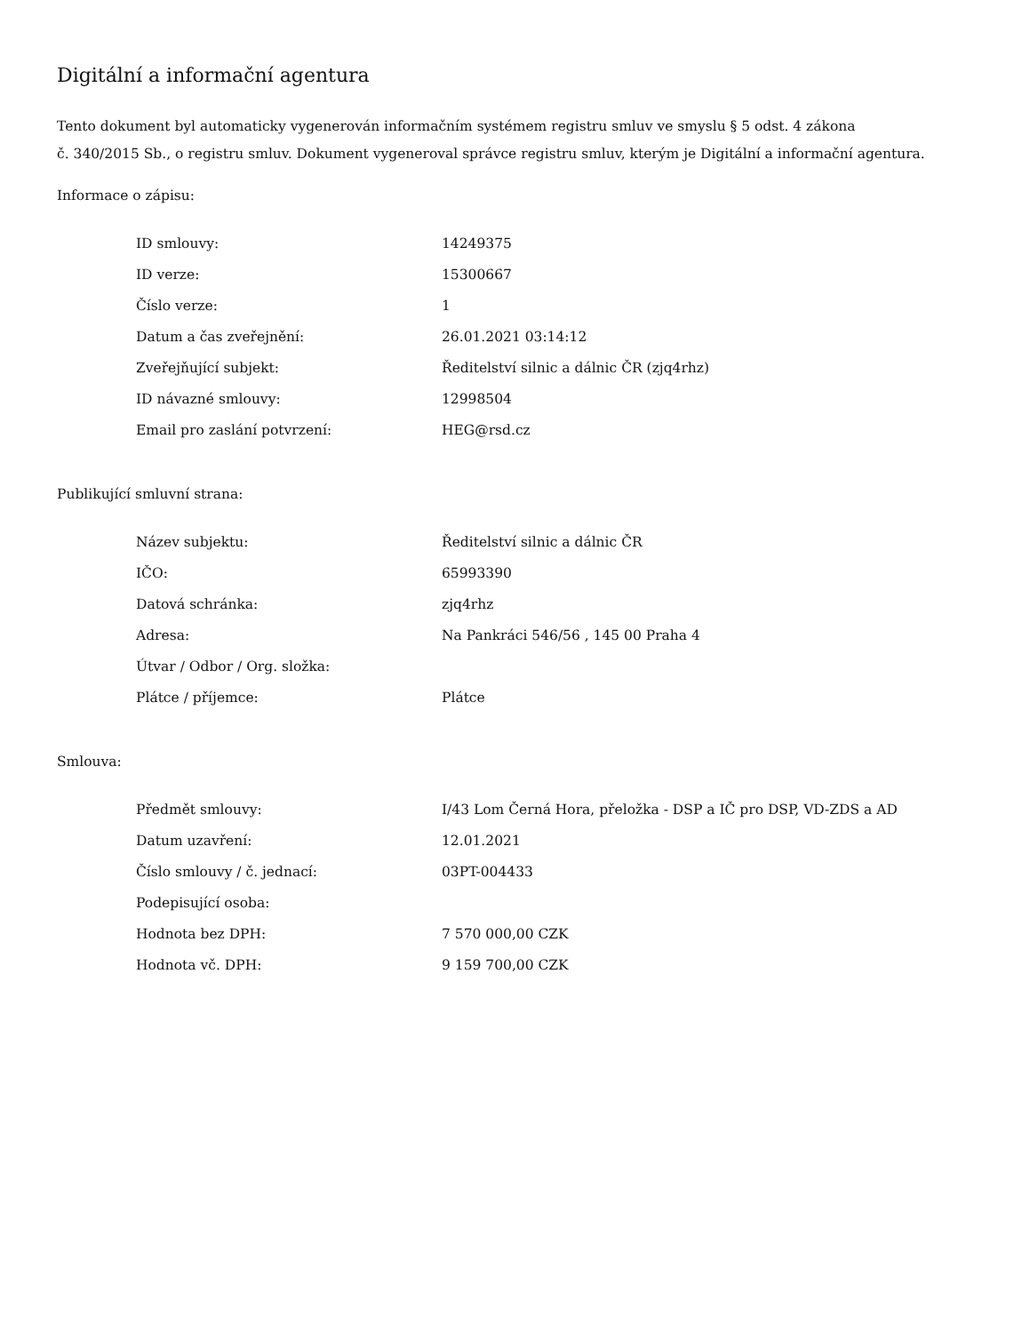Digitální a informační agentura
Tento dokument byl automaticky vygenerován informačním systémem registru smluv ve smyslu § 5 odst. 4 zákona
č. 340/2015 Sb., o registru smluv. Dokument vygeneroval správce registru smluv, kterým je Digitální a informační agentura.
Informace o zápisu:
| ID smlouvy: | 14249375 |
| ID verze: | 15300667 |
| Číslo verze: | 1 |
| Datum a čas zveřejnění: | 26.01.2021 03:14:12 |
| Zveřejňující subjekt: | Ředitelství silnic a dálnic ČR (zjq4rhz) |
| ID návazné smlouvy: | 12998504 |
| Email pro zaslání potvrzení: | HEG@rsd.cz |
Publikující smluvní strana:
| Název subjektu: | Ředitelství silnic a dálnic ČR |
| IČO: | 65993390 |
| Datová schránka: | zjq4rhz |
| Adresa: | Na Pankráci 546/56 , 145 00 Praha 4 |
| Útvar / Odbor / Org. složka: | |
| Plátce / příjemce: | Plátce |
Smlouva:
| Předmět smlouvy: | I/43 Lom Černá Hora, přeložka - DSP a IČ pro DSP, VD-ZDS a AD |
| Datum uzavření: | 12.01.2021 |
| Číslo smlouvy / č. jednací: | 03PT-004433 |
| Podepisující osoba: | |
| Hodnota bez DPH: | 7 570 000,00 CZK |
| Hodnota vč. DPH: | 9 159 700,00 CZK |